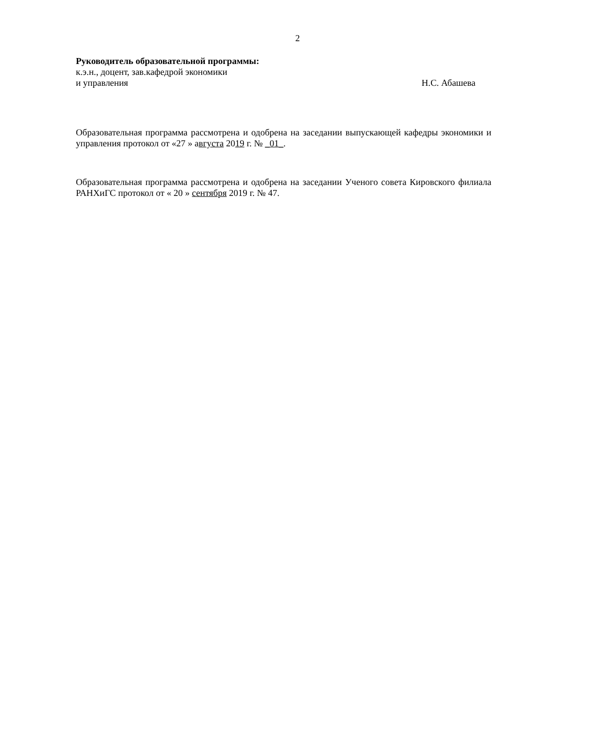2
Руководитель образовательной программы:
к.э.н., доцент, зав.кафедрой экономики
и управления Н.С. Абашева
Образовательная программа рассмотрена и одобрена на заседании выпускающей кафедры экономики и управления протокол от «27 » августа 2019 г. № _01_.
Образовательная программа рассмотрена и одобрена на заседании Ученого совета Кировского филиала РАНХиГС протокол от « 20 » сентября 2019 г. № 47.